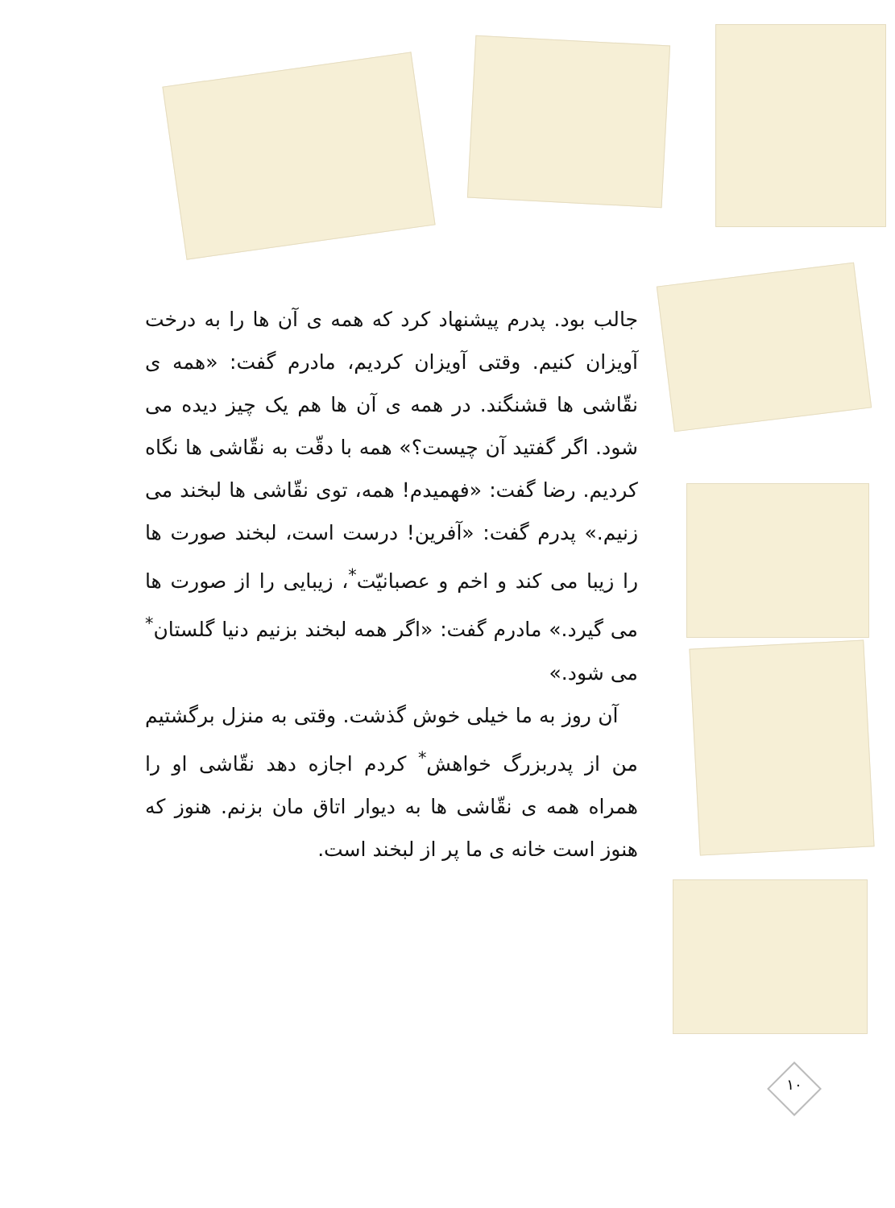جالب بود. پدرم پیشنهاد کرد که همه ی آن ها را به درخت آویزان کنیم. وقتی آویزان کردیم، مادرم گفت: «همه ی نقّاشی ها قشنگند. در همه ی آن ها هم یک چیز دیده می شود. اگر گفتید آن چیست؟» همه با دقّت به نقّاشی ها نگاه کردیم. رضا گفت: «فهمیدم! همه، توی نقّاشی ها لبخند می زنیم.» پدرم گفت: «آفرین! درست است، لبخند صورت ها را زیبا می کند و اخم و عصبانیّت<sup>*</sup>، زیبایی را از صورت ها می گیرد.» مادرم گفت: «اگر همه لبخند بزنیم دنیا گلستان<sup>*</sup> می شود.»
آن روز به ما خیلی خوش گذشت. وقتی به منزل برگشتیم من از پدربزرگ خواهش<sup>*</sup> کردم اجازه دهد نقّاشی او را همراه همه ی نقّاشی ها به دیوار اتاق مان بزنم. هنوز که هنوز است خانه ی ما پر از لبخند است.
۱۰